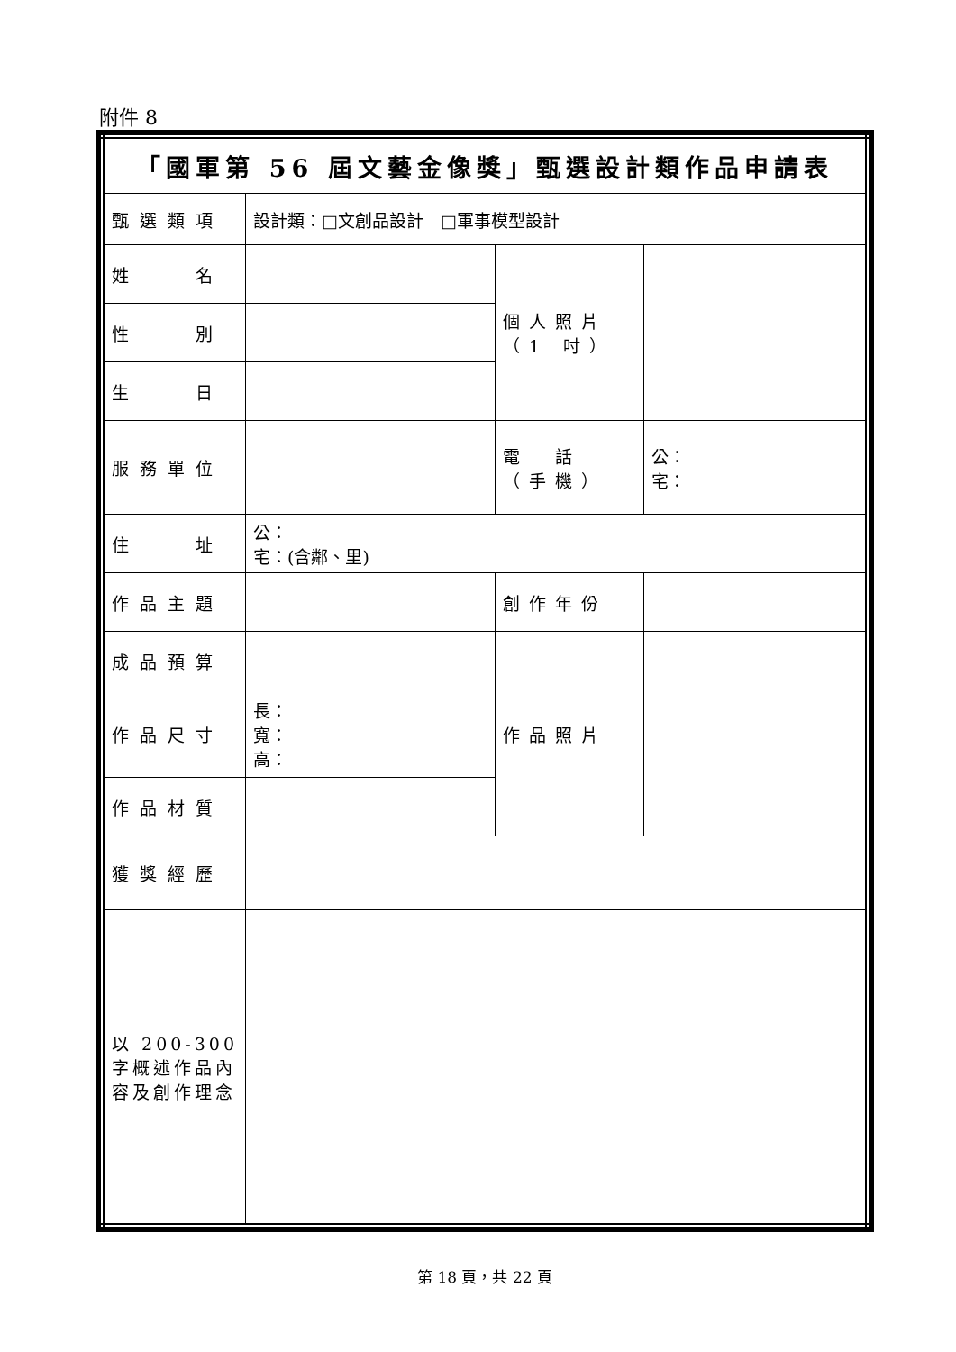附件 8
| 「國軍第 56 屆文藝金像獎」甄選設計類作品申請表 | | | |
| 甄選類項 | 設計類：□文創品設計 □軍事模型設計 | | |
| 姓 名 | | 個人照片 （1 吋） | |
| 性 別 | | | |
| 生 日 | | | |
| 服務單位 | | 電 話 （手機） | 公： 宅： |
| 住 址 | 公： 宅：(含鄰、里) | | |
| 作品主題 | | 創作年份 | |
| 成品預算 | | 作品照片 | |
| 作品尺寸 | 長： 寬： 高： | | |
| 作品材質 | | | |
| 獲獎經歷 | | | |
| 以 200-300 字概述作品內容及創作理念 | | | |
第 18 頁，共 22 頁